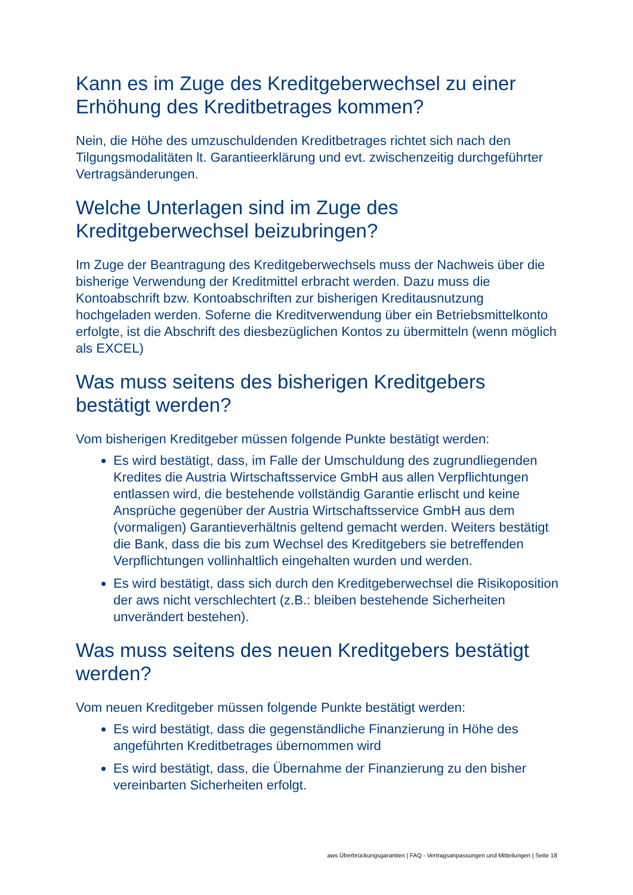Kann es im Zuge des Kreditgeberwechsel zu einer Erhöhung des Kreditbetrages kommen?
Nein, die Höhe des umzuschuldenden Kreditbetrages richtet sich nach den Tilgungsmodalitäten lt. Garantieerklärung und evt. zwischenzeitig durchgeführter Vertragsänderungen.
Welche Unterlagen sind im Zuge des Kreditgeberwechsel beizubringen?
Im Zuge der Beantragung des Kreditgeberwechsels muss der Nachweis über die bisherige Verwendung der Kreditmittel erbracht werden. Dazu muss die Kontoabschrift bzw. Kontoabschriften zur bisherigen Kreditausnutzung hochgeladen werden. Soferne die Kreditverwendung über ein Betriebsmittelkonto erfolgte, ist die Abschrift des diesbezüglichen Kontos zu übermitteln (wenn möglich als EXCEL)
Was muss seitens des bisherigen Kreditgebers bestätigt werden?
Vom bisherigen Kreditgeber müssen folgende Punkte bestätigt werden:
Es wird bestätigt, dass, im Falle der Umschuldung des zugrundliegenden Kredites die Austria Wirtschaftsservice GmbH aus allen Verpflichtungen entlassen wird, die bestehende vollständig Garantie erlischt und keine Ansprüche gegenüber der Austria Wirtschaftsservice GmbH aus dem (vormaligen) Garantieverhältnis geltend gemacht werden. Weiters bestätigt die Bank, dass die bis zum Wechsel des Kreditgebers sie betreffenden Verpflichtungen vollinhaltlich eingehalten wurden und werden.
Es wird bestätigt, dass sich durch den Kreditgeberwechsel die Risikoposition der aws nicht verschlechtert (z.B.: bleiben bestehende Sicherheiten unverändert bestehen).
Was muss seitens des neuen Kreditgebers bestätigt werden?
Vom neuen Kreditgeber müssen folgende Punkte bestätigt werden:
Es wird bestätigt, dass die gegenständliche Finanzierung in Höhe des angeführten Kreditbetrages übernommen wird
Es wird bestätigt, dass, die Übernahme der Finanzierung zu den bisher vereinbarten Sicherheiten erfolgt.
aws Überbrückungsgarantien | FAQ - Vertragsanpassungen und Mitteilungen | Seite 18